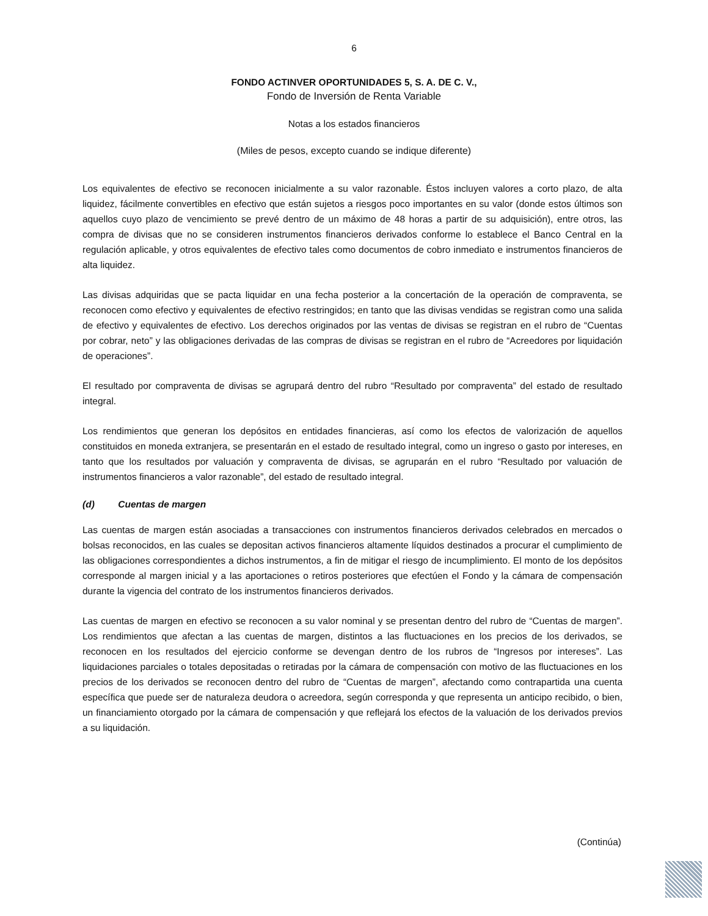6
FONDO ACTINVER OPORTUNIDADES 5, S. A. DE C. V.,
Fondo de Inversión de Renta Variable
Notas a los estados financieros
(Miles de pesos, excepto cuando se indique diferente)
Los equivalentes de efectivo se reconocen inicialmente a su valor razonable. Éstos incluyen valores a corto plazo, de alta liquidez, fácilmente convertibles en efectivo que están sujetos a riesgos poco importantes en su valor (donde estos últimos son aquellos cuyo plazo de vencimiento se prevé dentro de un máximo de 48 horas a partir de su adquisición), entre otros, las compra de divisas que no se consideren instrumentos financieros derivados conforme lo establece el Banco Central en la regulación aplicable, y otros equivalentes de efectivo tales como documentos de cobro inmediato e instrumentos financieros de alta liquidez.
Las divisas adquiridas que se pacta liquidar en una fecha posterior a la concertación de la operación de compraventa, se reconocen como efectivo y equivalentes de efectivo restringidos; en tanto que las divisas vendidas se registran como una salida de efectivo y equivalentes de efectivo. Los derechos originados por las ventas de divisas se registran en el rubro de “Cuentas por cobrar, neto” y las obligaciones derivadas de las compras de divisas se registran en el rubro de “Acreedores por liquidación de operaciones”.
El resultado por compraventa de divisas se agrupará dentro del rubro “Resultado por compraventa” del estado de resultado integral.
Los rendimientos que generan los depósitos en entidades financieras, así como los efectos de valorización de aquellos constituidos en moneda extranjera, se presentarán en el estado de resultado integral, como un ingreso o gasto por intereses, en tanto que los resultados por valuación y compraventa de divisas, se agruparán en el rubro “Resultado por valuación de instrumentos financieros a valor razonable”, del estado de resultado integral.
(d) Cuentas de margen
Las cuentas de margen están asociadas a transacciones con instrumentos financieros derivados celebrados en mercados o bolsas reconocidos, en las cuales se depositan activos financieros altamente líquidos destinados a procurar el cumplimiento de las obligaciones correspondientes a dichos instrumentos, a fin de mitigar el riesgo de incumplimiento. El monto de los depósitos corresponde al margen inicial y a las aportaciones o retiros posteriores que efectúen el Fondo y la cámara de compensación durante la vigencia del contrato de los instrumentos financieros derivados.
Las cuentas de margen en efectivo se reconocen a su valor nominal y se presentan dentro del rubro de “Cuentas de margen”. Los rendimientos que afectan a las cuentas de margen, distintos a las fluctuaciones en los precios de los derivados, se reconocen en los resultados del ejercicio conforme se devengan dentro de los rubros de “Ingresos por intereses”. Las liquidaciones parciales o totales depositadas o retiradas por la cámara de compensación con motivo de las fluctuaciones en los precios de los derivados se reconocen dentro del rubro de “Cuentas de margen”, afectando como contrapartida una cuenta específica que puede ser de naturaleza deudora o acreedora, según corresponda y que representa un anticipo recibido, o bien, un financiamiento otorgado por la cámara de compensación y que reflejará los efectos de la valuación de los derivados previos a su liquidación.
(Continúa)